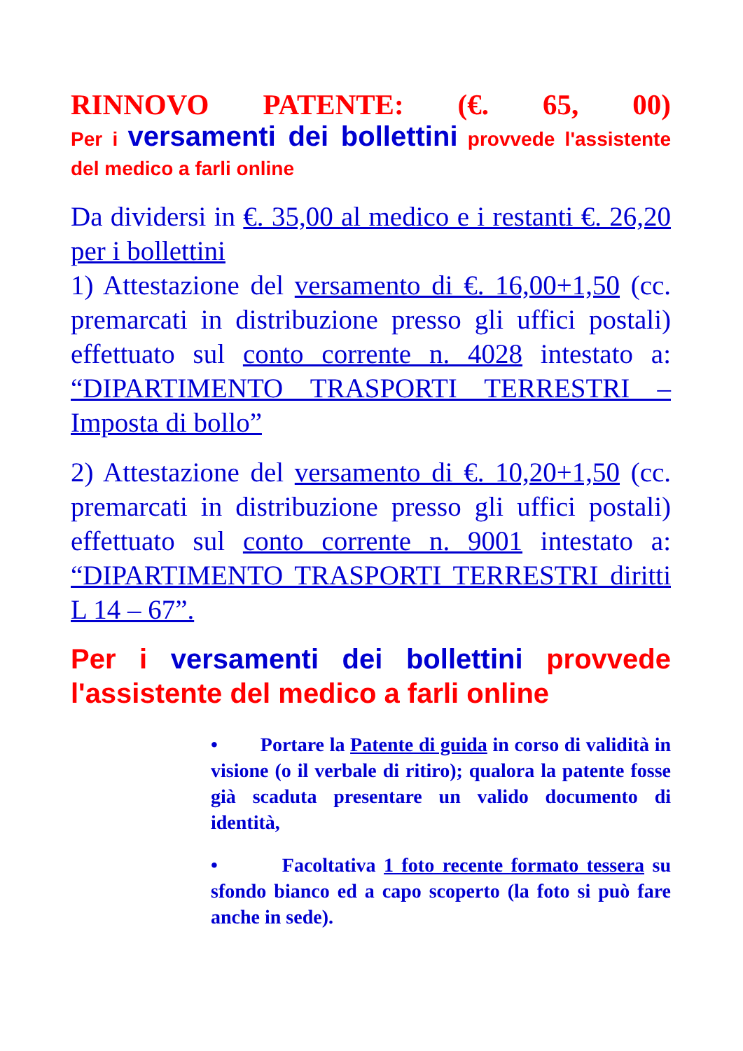RINNOVO PATENTE: (€. 65, 00)
Per i versamenti dei bollettini provvede l'assistente del medico a farli online
Da dividersi in €. 35,00 al medico e i restanti €. 26,20 per i bollettini
1) Attestazione del versamento di €. 16,00+1,50 (cc. premarcati in distribuzione presso gli uffici postali) effettuato sul conto corrente n. 4028 intestato a: “DIPARTIMENTO TRASPORTI TERRESTRI – Imposta di bollo”
2) Attestazione del versamento di €. 10,20+1,50 (cc. premarcati in distribuzione presso gli uffici postali) effettuato sul conto corrente n. 9001 intestato a: “DIPARTIMENTO TRASPORTI TERRESTRI diritti L 14 – 67”.
Per i versamenti dei bollettini provvede l'assistente del medico a farli online
• Portare la Patente di guida in corso di validità in visione (o il verbale di ritiro); qualora la patente fosse già scaduta presentare un valido documento di identità,
• Facoltativa 1 foto recente formato tessera su sfondo bianco ed a capo scoperto (la foto si può fare anche in sede).